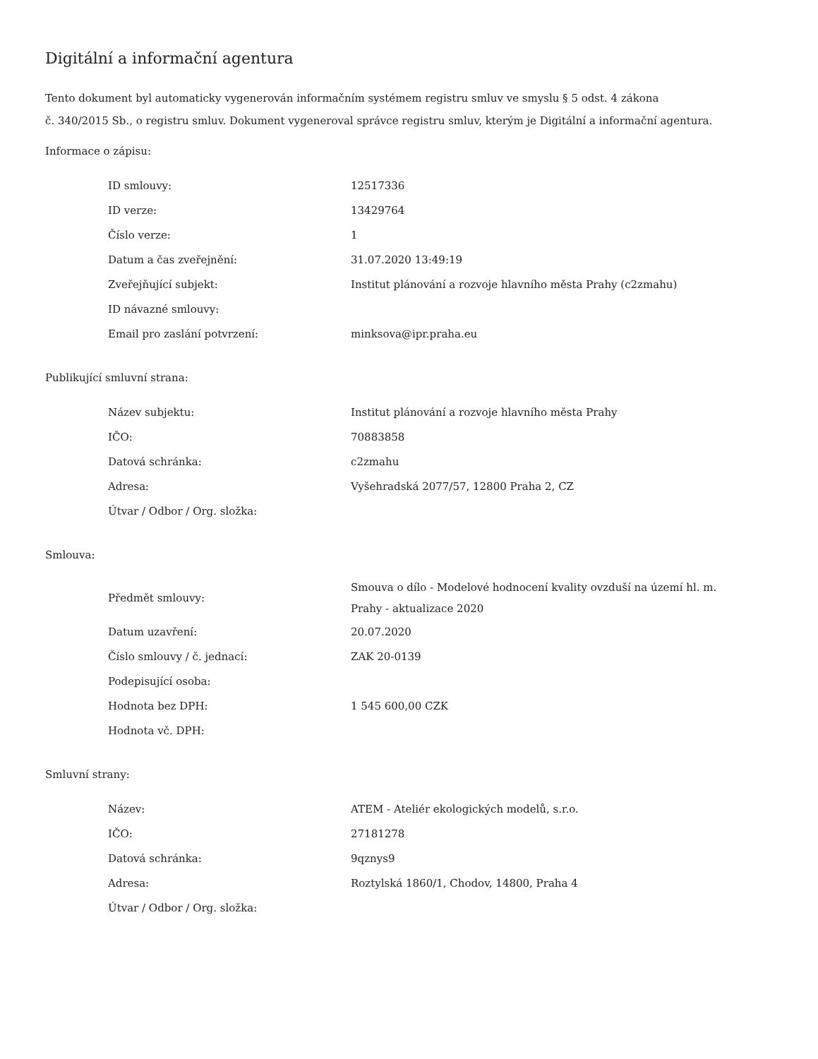Digitální a informační agentura
Tento dokument byl automaticky vygenerován informačním systémem registru smluv ve smyslu § 5 odst. 4 zákona
č. 340/2015 Sb., o registru smluv. Dokument vygeneroval správce registru smluv, kterým je Digitální a informační agentura.
Informace o zápisu:
| ID smlouvy: | 12517336 |
| ID verze: | 13429764 |
| Číslo verze: | 1 |
| Datum a čas zveřejnění: | 31.07.2020 13:49:19 |
| Zveřejňující subjekt: | Institut plánování a rozvoje hlavního města Prahy (c2zmahu) |
| ID návazné smlouvy: | |
| Email pro zaslání potvrzení: | minksova@ipr.praha.eu |
Publikující smluvní strana:
| Název subjektu: | Institut plánování a rozvoje hlavního města Prahy |
| IČO: | 70883858 |
| Datová schránka: | c2zmahu |
| Adresa: | Vyšehradská 2077/57, 12800 Praha 2, CZ |
| Útvar / Odbor / Org. složka: | |
Smlouva:
| Předmět smlouvy: | Smouva o dílo - Modelové hodnocení kvality ovzduší na území hl. m. Prahy - aktualizace 2020 |
| Datum uzavření: | 20.07.2020 |
| Číslo smlouvy / č. jednací: | ZAK 20-0139 |
| Podepisující osoba: | |
| Hodnota bez DPH: | 1 545 600,00 CZK |
| Hodnota vč. DPH: | |
Smluvní strany:
| Název: | ATEM - Ateliér ekologických modelů, s.r.o. |
| IČO: | 27181278 |
| Datová schránka: | 9qznys9 |
| Adresa: | Roztylská 1860/1, Chodov, 14800, Praha 4 |
| Útvar / Odbor / Org. složka: | |